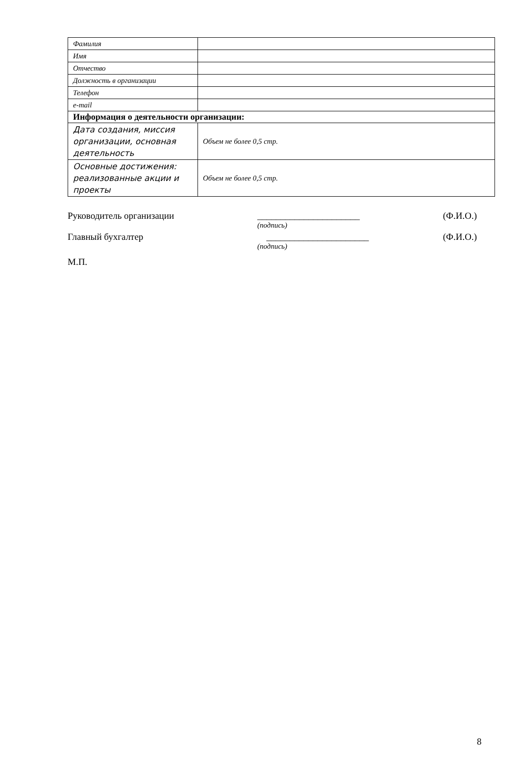| Фамилия | |
| Имя | |
| Отчество | |
| Должность в организации | |
| Телефон | |
| e-mail | |
| Информация о деятельности организации: | |
| Дата создания, миссия организации, основная деятельность | Объем не более 0,5 стр. |
| Основные достижения: реализованные акции и проекты | Объем не более 0,5 стр. |
Руководитель организации ______________________ (Ф.И.О.)
(подпись)
Главный бухгалтер ______________________ (Ф.И.О.)
(подпись)
М.П.
8